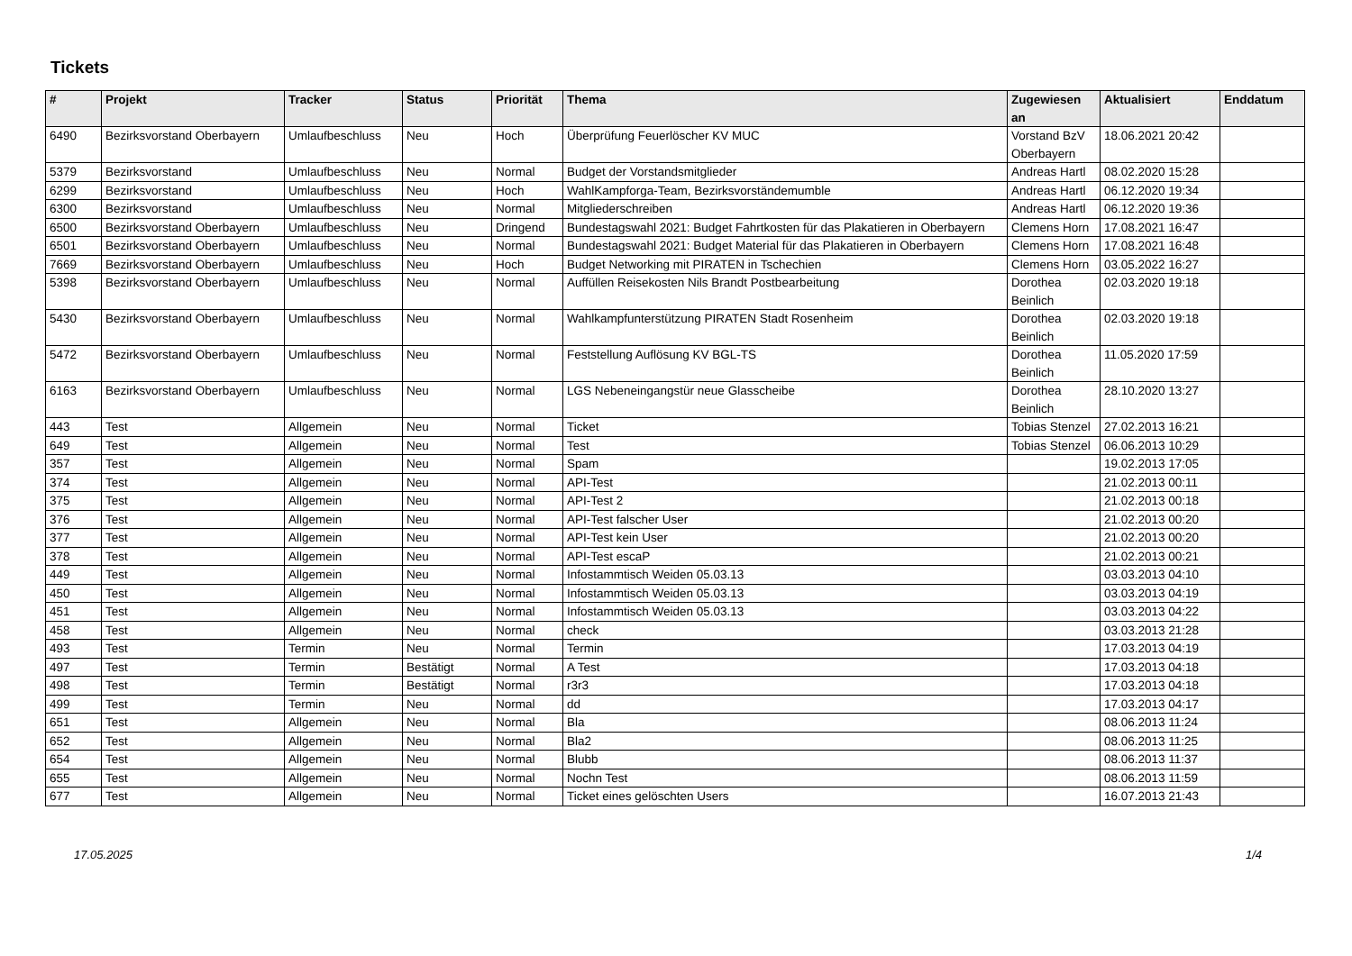Tickets
| # | Projekt | Tracker | Status | Priorität | Thema | Zugewiesen an | Aktualisiert | Enddatum |
| --- | --- | --- | --- | --- | --- | --- | --- | --- |
| 6490 | Bezirksvorstand Oberbayern | Umlaufbeschluss | Neu | Hoch | Überprüfung Feuerlöscher KV MUC | Vorstand BzV Oberbayern | 18.06.2021 20:42 | |
| 5379 | Bezirksvorstand | Umlaufbeschluss | Neu | Normal | Budget der Vorstandsmitglieder | Andreas Hartl | 08.02.2020 15:28 | |
| 6299 | Bezirksvorstand | Umlaufbeschluss | Neu | Hoch | WahlKampforga-Team, Bezirksvorständemumble | Andreas Hartl | 06.12.2020 19:34 | |
| 6300 | Bezirksvorstand | Umlaufbeschluss | Neu | Normal | Mitgliederschreiben | Andreas Hartl | 06.12.2020 19:36 | |
| 6500 | Bezirksvorstand Oberbayern | Umlaufbeschluss | Neu | Dringend | Bundestagswahl 2021: Budget Fahrtkosten für das Plakatieren in Oberbayern | Clemens Horn | 17.08.2021 16:47 | |
| 6501 | Bezirksvorstand Oberbayern | Umlaufbeschluss | Neu | Normal | Bundestagswahl 2021: Budget Material für das Plakatieren in Oberbayern | Clemens Horn | 17.08.2021 16:48 | |
| 7669 | Bezirksvorstand Oberbayern | Umlaufbeschluss | Neu | Hoch | Budget Networking mit PIRATEN in Tschechien | Clemens Horn | 03.05.2022 16:27 | |
| 5398 | Bezirksvorstand Oberbayern | Umlaufbeschluss | Neu | Normal | Auffüllen Reisekosten Nils Brandt Postbearbeitung | Dorothea Beinlich | 02.03.2020 19:18 | |
| 5430 | Bezirksvorstand Oberbayern | Umlaufbeschluss | Neu | Normal | Wahlkampfunterstützung PIRATEN Stadt Rosenheim | Dorothea Beinlich | 02.03.2020 19:18 | |
| 5472 | Bezirksvorstand Oberbayern | Umlaufbeschluss | Neu | Normal | Feststellung Auflösung KV BGL-TS | Dorothea Beinlich | 11.05.2020 17:59 | |
| 6163 | Bezirksvorstand Oberbayern | Umlaufbeschluss | Neu | Normal | LGS Nebeneingangstür neue Glasscheibe | Dorothea Beinlich | 28.10.2020 13:27 | |
| 443 | Test | Allgemein | Neu | Normal | Ticket | Tobias Stenzel | 27.02.2013 16:21 | |
| 649 | Test | Allgemein | Neu | Normal | Test | Tobias Stenzel | 06.06.2013 10:29 | |
| 357 | Test | Allgemein | Neu | Normal | Spam | | 19.02.2013 17:05 | |
| 374 | Test | Allgemein | Neu | Normal | API-Test | | 21.02.2013 00:11 | |
| 375 | Test | Allgemein | Neu | Normal | API-Test 2 | | 21.02.2013 00:18 | |
| 376 | Test | Allgemein | Neu | Normal | API-Test falscher User | | 21.02.2013 00:20 | |
| 377 | Test | Allgemein | Neu | Normal | API-Test kein User | | 21.02.2013 00:20 | |
| 378 | Test | Allgemein | Neu | Normal | API-Test escaP | | 21.02.2013 00:21 | |
| 449 | Test | Allgemein | Neu | Normal | Infostammtisch Weiden 05.03.13 | | 03.03.2013 04:10 | |
| 450 | Test | Allgemein | Neu | Normal | Infostammtisch Weiden 05.03.13 | | 03.03.2013 04:19 | |
| 451 | Test | Allgemein | Neu | Normal | Infostammtisch Weiden 05.03.13 | | 03.03.2013 04:22 | |
| 458 | Test | Allgemein | Neu | Normal | check | | 03.03.2013 21:28 | |
| 493 | Test | Termin | Neu | Normal | Termin | | 17.03.2013 04:19 | |
| 497 | Test | Termin | Bestätigt | Normal | A Test | | 17.03.2013 04:18 | |
| 498 | Test | Termin | Bestätigt | Normal | r3r3 | | 17.03.2013 04:18 | |
| 499 | Test | Termin | Neu | Normal | dd | | 17.03.2013 04:17 | |
| 651 | Test | Allgemein | Neu | Normal | Bla | | 08.06.2013 11:24 | |
| 652 | Test | Allgemein | Neu | Normal | Bla2 | | 08.06.2013 11:25 | |
| 654 | Test | Allgemein | Neu | Normal | Blubb | | 08.06.2013 11:37 | |
| 655 | Test | Allgemein | Neu | Normal | Nochn Test | | 08.06.2013 11:59 | |
| 677 | Test | Allgemein | Neu | Normal | Ticket eines gelöschten Users | | 16.07.2013 21:43 | |
17.05.2025 1/4